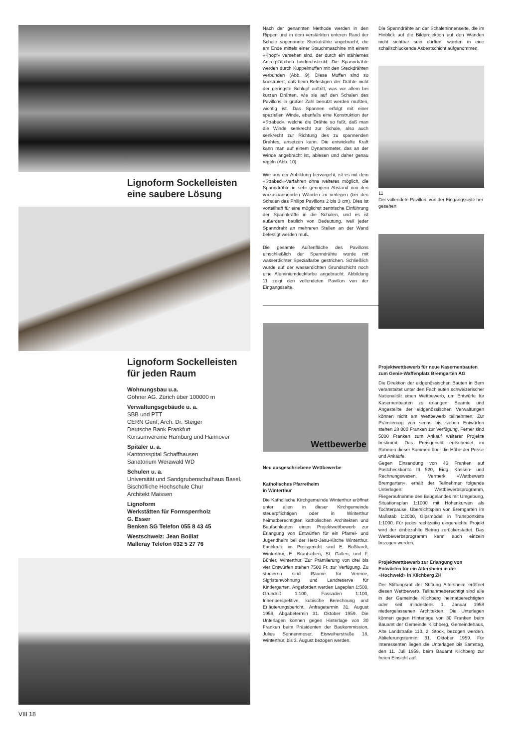Lignoform Sockelleisten
eine saubere Lösung
Lignoform Sockelleisten
für jeden Raum
Wohnungsbau u.a.
Göhner AG. Zürich über 100000 m
Verwaltungsgebäude u. a.
SBB und PTT
CERN Genf, Arch. Dr. Steiger
Deutsche Bank Frankfurt
Konsumvereine Hamburg und Hannover
Spitäler u. a.
Kantonsspital Schaffhausen
Sanatorium Werawald WD
Schulen u. a.
Universität und Sandgrubenschulhaus Basel. Bischöfliche Hochschule Chur
Architekt Maissen
Lignoform
Werkstätten für Formsperrholz
G. Esser
Benken SG Telefon 055 8 43 45
Westschweiz: Jean Boillat
Malleray Telefon 032 5 27 76
VIII 18
Nach der genannten Methode werden in den Rippen und in dem verstärkten unteren Rand der Schale sogenannte Steckdrähte angebracht, die am Ende mittels einer Stauchmaschine mit einem «Knopf» versehen sind, der durch ein stählernes Ankerplättchen hindurchsteckt. Die Spanndrähte werden durch Kuppelmuffen mit den Steckdrähten verbunden (Abb. 9). Diese Muffen sind so konstruiert, daß beim Befestigen der Drähte nicht der geringste Schlupf auftritt, was vor allem bei kurzen Drähten, wie sie auf den Schalen des Pavillons in großer Zahl benutzt werden mußten, wichtig ist. Das Spannen erfolgt mit einer speziellen Winde, ebenfalls eine Konstruktion der «Strabed», welche die Drähte so faßt, daß man die Winde senkrecht zur Schale, also auch senkrecht zur Richtung des zu spannenden Drahtes, ansetzen kann. Die entwickelte Kraft kann man auf einem Dynamometer, das an der Winde angebracht ist, ablesen und daher genau regeln (Abb. 10).
Wie aus der Abbildung hervorgeht, ist es mit dem «Strabed»-Verfahren ohne weiteres möglich, die Spanndrähte in sehr geringem Abstand von den vorzuspannenden Wänden zu verlegen (bei den Schalen des Philips Pavillons 2 bis 3 cm). Dies ist vorteilhaft für eine möglichst zentrische Einführung der Spannkräfte in die Schalen, und es ist außerdem baulich von Bedeutung, weil jeder Spanndraht an mehreren Stellen an der Wand befestigt werden muß.
Die gesamte Außenfläche des Pavillons einschließlich der Spanndrähte wurde mit wasserdichter Spezialfarbe gestrichen. Schließlich wurde auf der wasserdichten Grundschicht noch eine Aluminiumdeckfarbe angebracht. Abbildung 11 zeigt den vollendeten Pavillon von der Eingangsseite.
Wettbewerbe
Neu ausgeschriebene Wettbewerbe
Katholisches Pfarreiheim
in Winterthur
Die Katholische Kirchgemeinde Winterthur eröffnet unter allen in dieser Kirchgemeinde steuerpflichtigen oder in Winterthur heimatberechtigten katholischen Architekten und Baufachleuten einen Projektwettbewerb zur Erlangung von Entwürfen für ein Pfarrei- und Jugendheim bei der Herz-Jesu-Kirche Winterthur. Fachleute im Preisgericht sind E. Boßhardt, Winterthur, E. Brantschen, St. Gallen, und F. Bühler, Winterthur. Zur Prämiierung von drei bis vier Entwürfen stehen 7500 Fr. zur Verfügung. Zu studieren sind Räume für Vereine, Sigristenwohnung und Landreserve für Kindergarten. Angefordert werden Lageplan 1:500, Grundriß 1:100, Fassaden 1:100, Innenperspektive, kubische Berechnung und Erläuterungsbericht. Anfragetermin 31. August 1959, Abgabetermin 31. Oktober 1959. Die Unterlagen können gegen Hinterlage von 30 Franken beim Präsidenten der Baukommission, Julius Sonnenmoser, Eisweiherstraße 18, Winterthur, bis 3. August bezogen werden.
Die Spanndrähte an der Schaleninnenseite, die im Hinblick auf die Bildprojektion auf den Wänden nicht sichtbar sein durften, wurden in eine schallschluckende Asbestschicht aufgenommen.
11
Der vollendete Pavillon, von der Eingangsseite her gesehen
Projektwettbewerb für neue Kasernenbauten zum Genie-Waffenplatz Bremgarten AG
Die Direktion der eidgenössischen Bauten in Bern veranstaltet unter den Fachleuten schweizerischer Nationalität einen Wettbewerb, um Entwürfe für Kasernenbauten zu erlangen. Beamte und Angestellte der eidgenössischen Verwaltungen können nicht am Wettbewerb teilnehmen. Zur Prämiierung von sechs bis sieben Entwürfen stehen 28 000 Franken zur Verfügung. Ferner sind 5000 Franken zum Ankauf weiterer Projekte bestimmt. Das Preisgericht entscheidet im Rahmen dieser Summen über die Höhe der Preise und Ankäufe.
Gegen Einsendung von 40 Franken auf Postcheckkonto III 520, Eidg. Kassen- und Rechnungswesen, Vermerk «Wettbewerb Bremgarten», erhält der Teilnehmer folgende Unterlagen: Wettbewerbsprogramm, Fliegeraufnahme des Baugeländes mit Umgebung, Situationsplan 1:1000 mit Höhenkurven als Tochterpause, Übersichtsplan von Bremgarten im Maßstab 1:2000, Gipsmodell in Transportkiste 1:1000. Für jedes rechtzeitig eingereichte Projekt wird der einbezahlte Betrag zurückerstattet. Das Wettbewerbsprogramm kann auch einzeln bezogen werden.
Projektwettbewerb zur Erlangung von Entwürfen für ein Altersheim in der «Hochweid» in Kilchberg ZH
Der Stiftungsrat der Stiftung Altersheim eröffnet diesen Wettbewerb. Teilnahmeberechtigt sind alle in der Gemeinde Kilchberg heimatberechtigten oder seit mindestens 1. Januar 1958 niedergelassenen Architekten. Die Unterlagen können gegen Hinterlage von 30 Franken beim Bauamt der Gemeinde Kilchberg, Gemeindehaus, Alte Landstraße 110, 2. Stock, bezogen werden. Ablieferungstermin: 31. Oktober 1959. Für Interessenten liegen die Unterlagen bis Samstag, den 11. Juli 1959, beim Bauamt Kilchberg zur freien Einsicht auf.